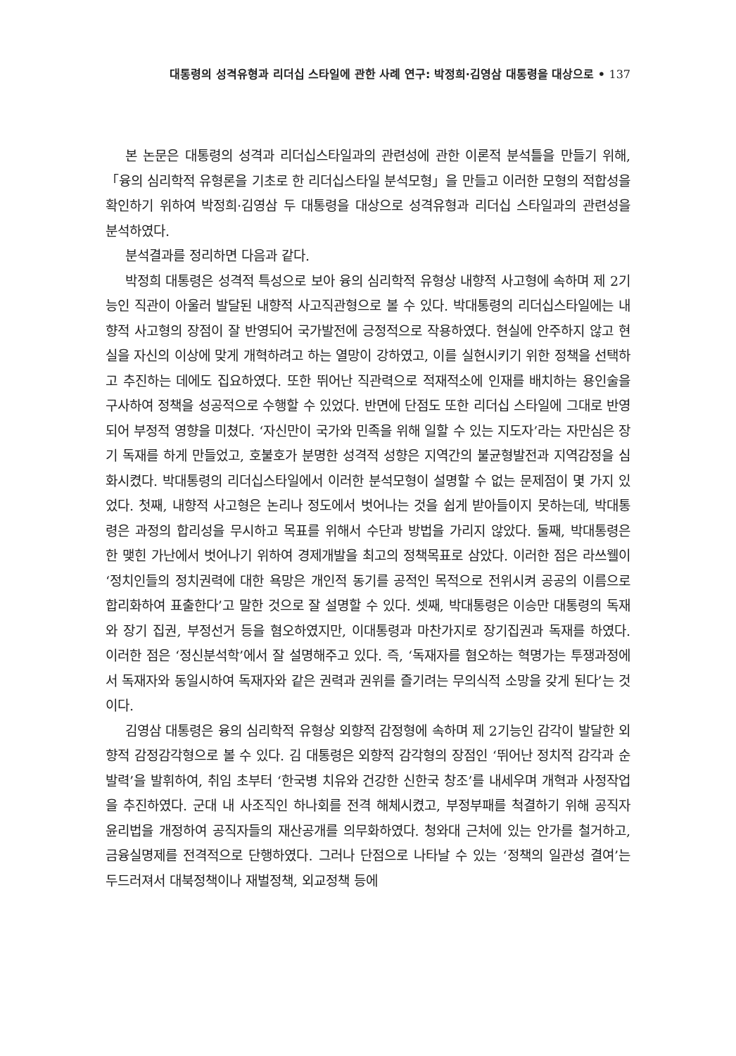대통령의 성격유형과 리더십 스타일에 관한 사례 연구: 박정희·김영삼 대통령을 대상으로 • 137
본 논문은 대통령의 성격과 리더십스타일과의 관련성에 관한 이론적 분석틀을 만들기 위해,「융의 심리학적 유형론을 기초로 한 리더십스타일 분석모형」을 만들고 이러한 모형의 적합성을 확인하기 위하여 박정희·김영삼 두 대통령을 대상으로 성격유형과 리더십 스타일과의 관련성을 분석하였다.
분석결과를 정리하면 다음과 같다.
박정희 대통령은 성격적 특성으로 보아 융의 심리학적 유형상 내향적 사고형에 속하며 제 2기능인 직관이 아울러 발달된 내향적 사고직관형으로 볼 수 있다. 박대통령의 리더십스타일에는 내향적 사고형의 장점이 잘 반영되어 국가발전에 긍정적으로 작용하였다. 현실에 안주하지 않고 현실을 자신의 이상에 맞게 개혁하려고 하는 열망이 강하였고, 이를 실현시키기 위한 정책을 선택하고 추진하는 데에도 집요하였다. 또한 뛰어난 직관력으로 적재적소에 인재를 배치하는 용인술을 구사하여 정책을 성공적으로 수행할 수 있었다. 반면에 단점도 또한 리더십 스타일에 그대로 반영되어 부정적 영향을 미쳤다. ‘자신만이 국가와 민족을 위해 일할 수 있는 지도자’라는 자만심은 장기 독재를 하게 만들었고, 호불호가 분명한 성격적 성향은 지역간의 불균형발전과 지역감정을 심화시켰다. 박대통령의 리더십스타일에서 이러한 분석모형이 설명할 수 없는 문제점이 몇 가지 있었다. 첫째, 내향적 사고형은 논리나 정도에서 벗어나는 것을 쉽게 받아들이지 못하는데, 박대통령은 과정의 합리성을 무시하고 목표를 위해서 수단과 방법을 가리지 않았다. 둘째, 박대통령은 한 맺힌 가난에서 벗어나기 위하여 경제개발을 최고의 정책목표로 삼았다. 이러한 점은 라쓰웰이 ‘정치인들의 정치권력에 대한 욕망은 개인적 동기를 공적인 목적으로 전위시켜 공공의 이름으로 합리화하여 표출한다’고 말한 것으로 잘 설명할 수 있다. 셋째, 박대통령은 이승만 대통령의 독재와 장기 집권, 부정선거 등을 혐오하였지만, 이대통령과 마찬가지로 장기집권과 독재를 하였다. 이러한 점은 ‘정신분석학’에서 잘 설명해주고 있다. 즉, ‘독재자를 혐오하는 혁명가는 투쟁과정에서 독재자와 동일시하여 독재자와 같은 권력과 권위를 즐기려는 무의식적 소망을 갖게 된다’는 것이다.
김영삼 대통령은 융의 심리학적 유형상 외향적 감정형에 속하며 제 2기능인 감각이 발달한 외향적 감정감각형으로 볼 수 있다. 김 대통령은 외향적 감각형의 장점인 ‘뛰어난 정치적 감각과 순발력’을 발휘하여, 취임 초부터 ‘한국병 치유와 건강한 신한국 창조’를 내세우며 개혁과 사정작업을 추진하였다. 군대 내 사조직인 하나회를 전격 해체시켰고, 부정부패를 척결하기 위해 공직자 윤리법을 개정하여 공직자들의 재산공개를 의무화하였다. 청와대 근처에 있는 안가를 철거하고, 금융실명제를 전격적으로 단행하였다. 그러나 단점으로 나타날 수 있는 ‘정책의 일관성 결여’는 두드러져서 대북정책이나 재벌정책, 외교정책 등에